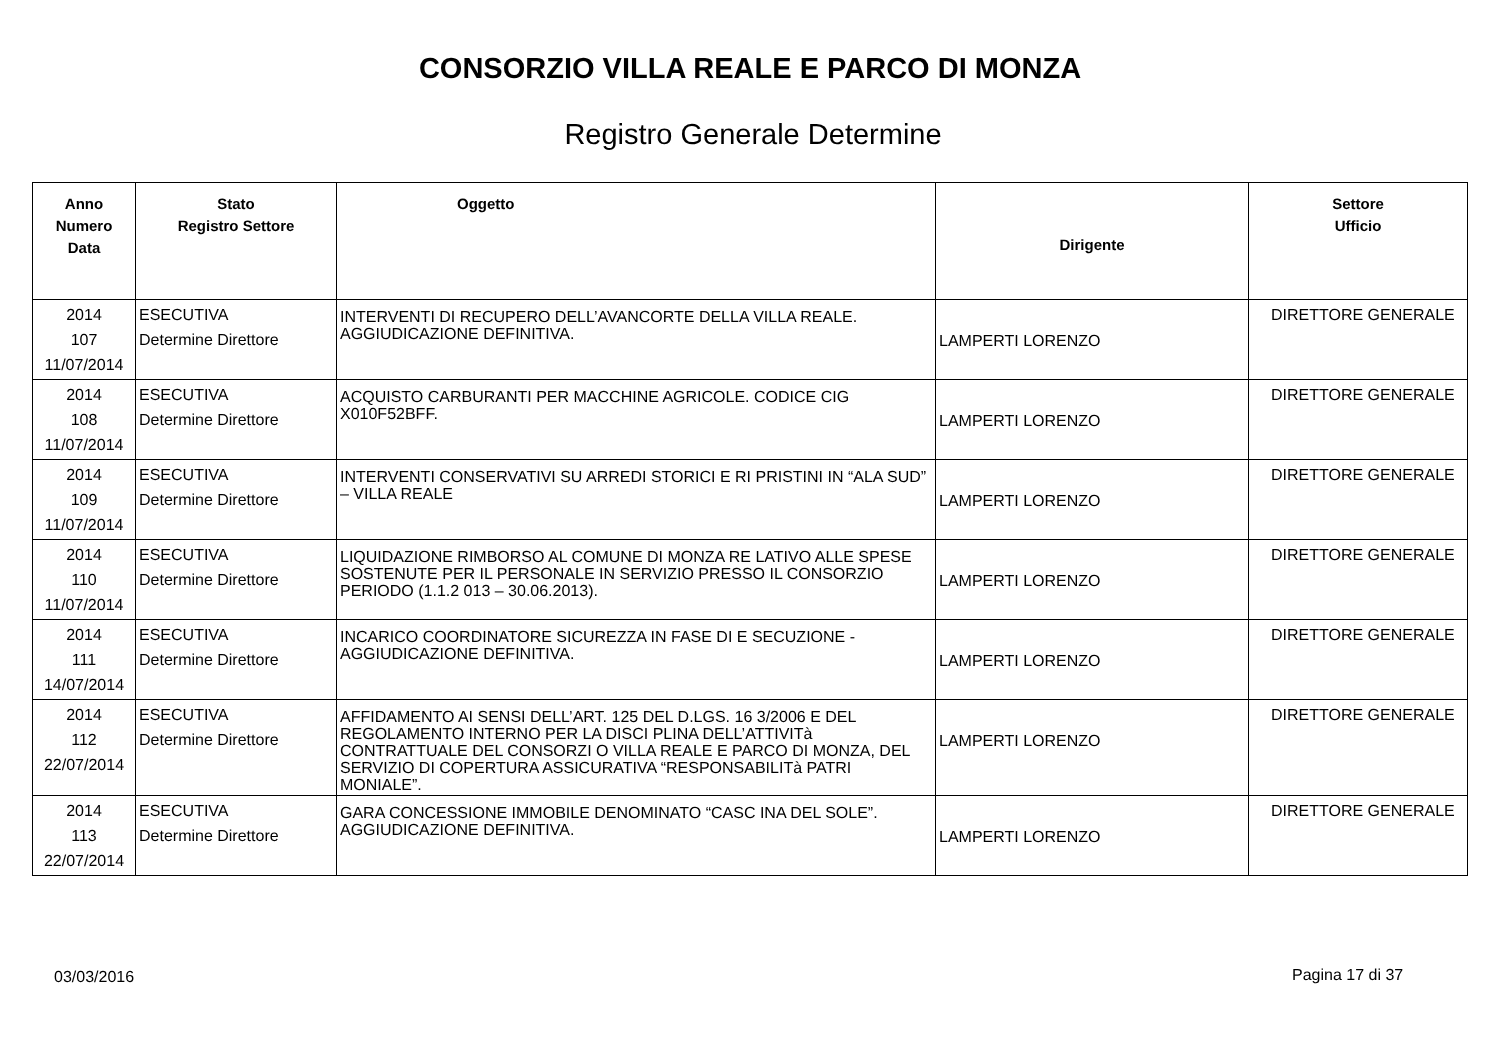CONSORZIO VILLA REALE E PARCO DI MONZA
Registro Generale Determine
| Anno Numero Data | Stato Registro Settore | Oggetto | Dirigente | Settore Ufficio |
| --- | --- | --- | --- | --- |
| 2014 107 11/07/2014 | ESECUTIVA Determine Direttore | INTERVENTI DI RECUPERO DELL’AVANCORTE DELLA VILLA REALE. AGGIUDICAZIONE DEFINITIVA. | LAMPERTI LORENZO | DIRETTORE GENERALE |
| 2014 108 11/07/2014 | ESECUTIVA Determine Direttore | ACQUISTO CARBURANTI PER MACCHINE AGRICOLE. CODICE CIG X010F52BFF. | LAMPERTI LORENZO | DIRETTORE GENERALE |
| 2014 109 11/07/2014 | ESECUTIVA Determine Direttore | INTERVENTI CONSERVATIVI SU ARREDI STORICI E RI PRISTINI IN “ALA SUD” – VILLA REALE | LAMPERTI LORENZO | DIRETTORE GENERALE |
| 2014 110 11/07/2014 | ESECUTIVA Determine Direttore | LIQUIDAZIONE RIMBORSO AL COMUNE DI MONZA RE LATIVO ALLE SPESE SOSTENUTE PER IL PERSONALE IN SERVIZIO PRESSO IL CONSORZIO PERIODO (1.1.2 013 – 30.06.2013). | LAMPERTI LORENZO | DIRETTORE GENERALE |
| 2014 111 14/07/2014 | ESECUTIVA Determine Direttore | INCARICO COORDINATORE SICUREZZA IN FASE DI E SECUZIONE - AGGIUDICAZIONE DEFINITIVA. | LAMPERTI LORENZO | DIRETTORE GENERALE |
| 2014 112 22/07/2014 | ESECUTIVA Determine Direttore | AFFIDAMENTO AI SENSI DELL’ART. 125 DEL D.LGS. 16 3/2006 E DEL REGOLAMENTO INTERNO PER LA DISCI PLINA DELL’ATTIVITà CONTRATTUALE DEL CONSORZI O VILLA REALE E PARCO DI MONZA, DEL SERVIZIO DI COPERTURA ASSICURATIVA “RESPONSABILITà PATRI MONIALE”. | LAMPERTI LORENZO | DIRETTORE GENERALE |
| 2014 113 22/07/2014 | ESECUTIVA Determine Direttore | GARA CONCESSIONE IMMOBILE DENOMINATO “CASC INA DEL SOLE”. AGGIUDICAZIONE DEFINITIVA. | LAMPERTI LORENZO | DIRETTORE GENERALE |
03/03/2016 Pagina 17 di 37